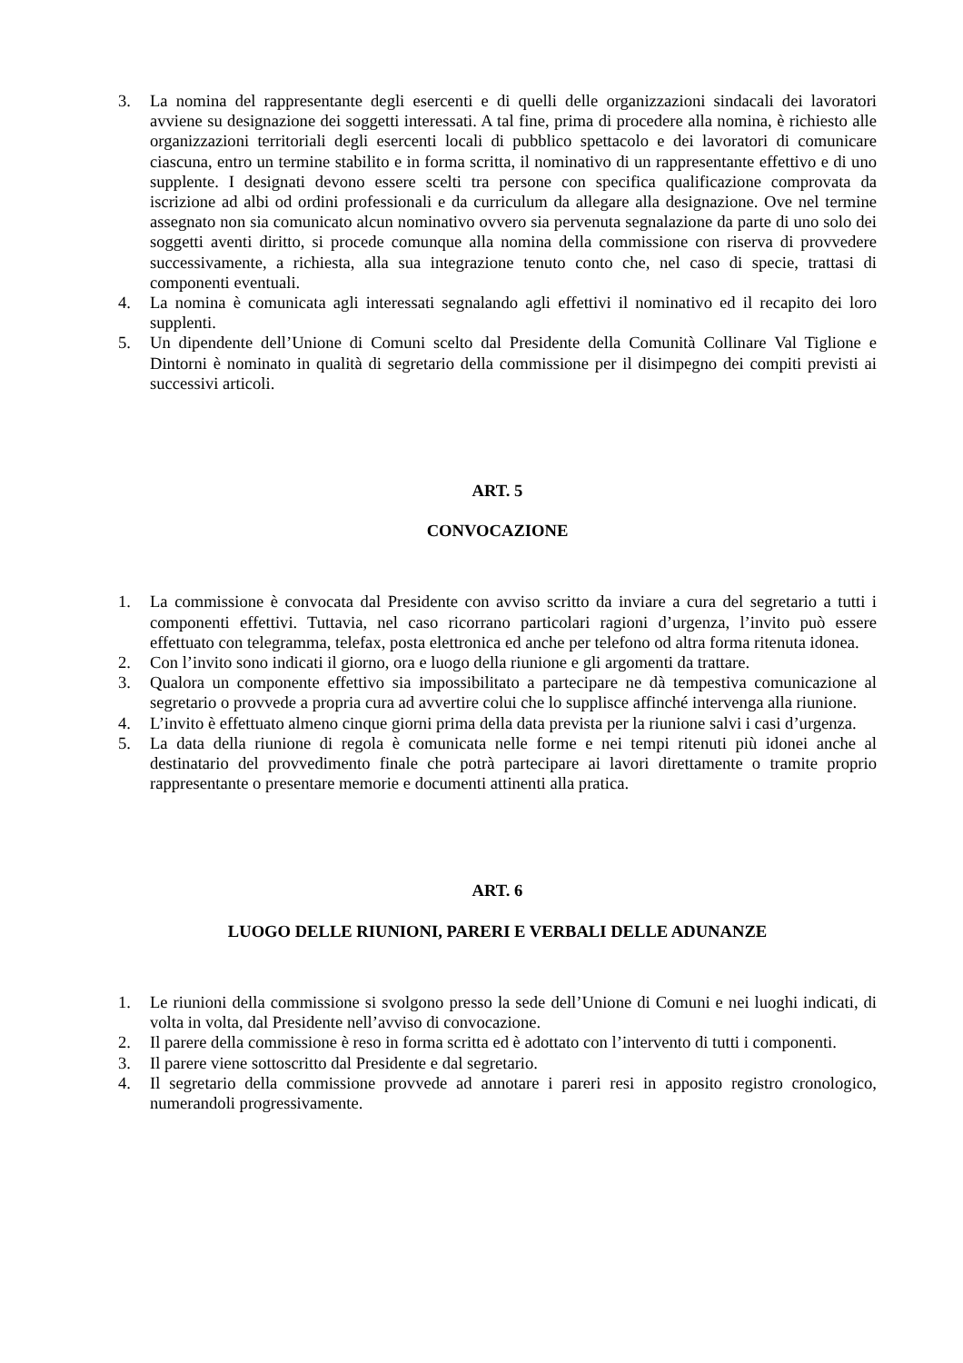3. La nomina del rappresentante degli esercenti e di quelli delle organizzazioni sindacali dei lavoratori avviene su designazione dei soggetti interessati. A tal fine, prima di procedere alla nomina, è richiesto alle organizzazioni territoriali degli esercenti locali di pubblico spettacolo e dei lavoratori di comunicare ciascuna, entro un termine stabilito e in forma scritta, il nominativo di un rappresentante effettivo e di uno supplente. I designati devono essere scelti tra persone con specifica qualificazione comprovata da iscrizione ad albi od ordini professionali e da curriculum da allegare alla designazione. Ove nel termine assegnato non sia comunicato alcun nominativo ovvero sia pervenuta segnalazione da parte di uno solo dei soggetti aventi diritto, si procede comunque alla nomina della commissione con riserva di provvedere successivamente, a richiesta, alla sua integrazione tenuto conto che, nel caso di specie, trattasi di componenti eventuali.
4. La nomina è comunicata agli interessati segnalando agli effettivi il nominativo ed il recapito dei loro supplenti.
5. Un dipendente dell’Unione di Comuni scelto dal Presidente della Comunità Collinare Val Tiglione e Dintorni è nominato in qualità di segretario della commissione per il disimpegno dei compiti previsti ai successivi articoli.
ART. 5
CONVOCAZIONE
1. La commissione è convocata dal Presidente con avviso scritto da inviare a cura del segretario a tutti i componenti effettivi. Tuttavia, nel caso ricorrano particolari ragioni d’urgenza, l’invito può essere effettuato con telegramma, telefax, posta elettronica ed anche per telefono od altra forma ritenuta idonea.
2. Con l’invito sono indicati il giorno, ora e luogo della riunione e gli argomenti da trattare.
3. Qualora un componente effettivo sia impossibilitato a partecipare ne dà tempestiva comunicazione al segretario o provvede a propria cura ad avvertire colui che lo supplisce affinché intervenga alla riunione.
4. L’invito è effettuato almeno cinque giorni prima della data prevista per la riunione salvi i casi d’urgenza.
5. La data della riunione di regola è comunicata nelle forme e nei tempi ritenuti più idonei anche al destinatario del provvedimento finale che potrà partecipare ai lavori direttamente o tramite proprio rappresentante o presentare memorie e documenti attinenti alla pratica.
ART. 6
LUOGO DELLE RIUNIONI, PARERI E VERBALI DELLE ADUNANZE
1. Le riunioni della commissione si svolgono presso la sede dell’Unione di Comuni e nei luoghi indicati, di volta in volta, dal Presidente nell’avviso di convocazione.
2. Il parere della commissione è reso in forma scritta ed è adottato con l’intervento di tutti i componenti.
3. Il parere viene sottoscritto dal Presidente e dal segretario.
4. Il segretario della commissione provvede ad annotare i pareri resi in apposito registro cronologico, numerandoli progressivamente.